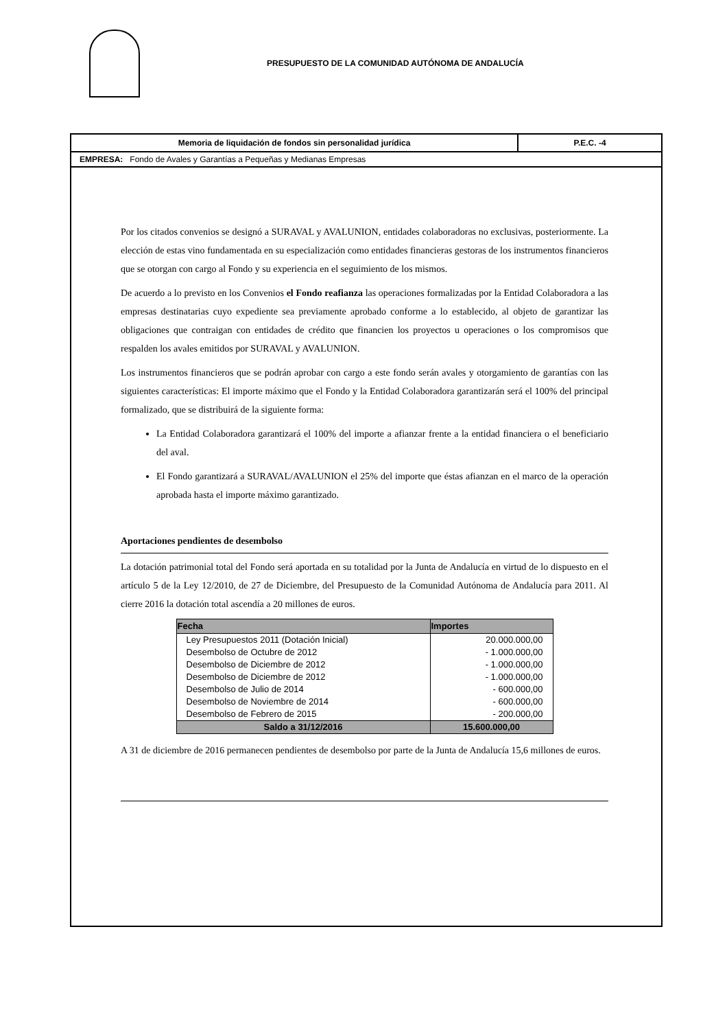PRESUPUESTO DE LA COMUNIDAD AUTÓNOMA DE ANDALUCÍA
Memoria de liquidación de fondos sin personalidad jurídica P.E.C. -4
EMPRESA: Fondo de Avales y Garantías a Pequeñas y Medianas Empresas
Por los citados convenios se designó a SURAVAL y AVALUNION, entidades colaboradoras no exclusivas, posteriormente. La elección de estas vino fundamentada en su especialización como entidades financieras gestoras de los instrumentos financieros que se otorgan con cargo al Fondo y su experiencia en el seguimiento de los mismos.
De acuerdo a lo previsto en los Convenios el Fondo reafianza las operaciones formalizadas por la Entidad Colaboradora a las empresas destinatarias cuyo expediente sea previamente aprobado conforme a lo establecido, al objeto de garantizar las obligaciones que contraigan con entidades de crédito que financien los proyectos u operaciones o los compromisos que respalden los avales emitidos por SURAVAL y AVALUNION.
Los instrumentos financieros que se podrán aprobar con cargo a este fondo serán avales y otorgamiento de garantías con las siguientes características: El importe máximo que el Fondo y la Entidad Colaboradora garantizarán será el 100% del principal formalizado, que se distribuirá de la siguiente forma:
La Entidad Colaboradora garantizará el 100% del importe a afianzar frente a la entidad financiera o el beneficiario del aval.
El Fondo garantizará a SURAVAL/AVALUNION el 25% del importe que éstas afianzan en el marco de la operación aprobada hasta el importe máximo garantizado.
Aportaciones pendientes de desembolso
La dotación patrimonial total del Fondo será aportada en su totalidad por la Junta de Andalucía en virtud de lo dispuesto en el artículo 5 de la Ley 12/2010, de 27 de Diciembre, del Presupuesto de la Comunidad Autónoma de Andalucía para 2011. Al cierre 2016 la dotación total ascendía a 20 millones de euros.
| Fecha | Importes |
| --- | --- |
| Ley Presupuestos 2011 (Dotación Inicial) | 20.000.000,00 |
| Desembolso de Octubre de 2012 | - 1.000.000,00 |
| Desembolso de Diciembre de 2012 | - 1.000.000,00 |
| Desembolso de Diciembre de 2012 | - 1.000.000,00 |
| Desembolso de Julio de 2014 | - 600.000,00 |
| Desembolso de Noviembre de 2014 | - 600.000,00 |
| Desembolso de Febrero de 2015 | - 200.000,00 |
| Saldo a 31/12/2016 | 15.600.000,00 |
A 31 de diciembre de 2016 permanecen pendientes de desembolso por parte de la Junta de Andalucía 15,6 millones de euros.